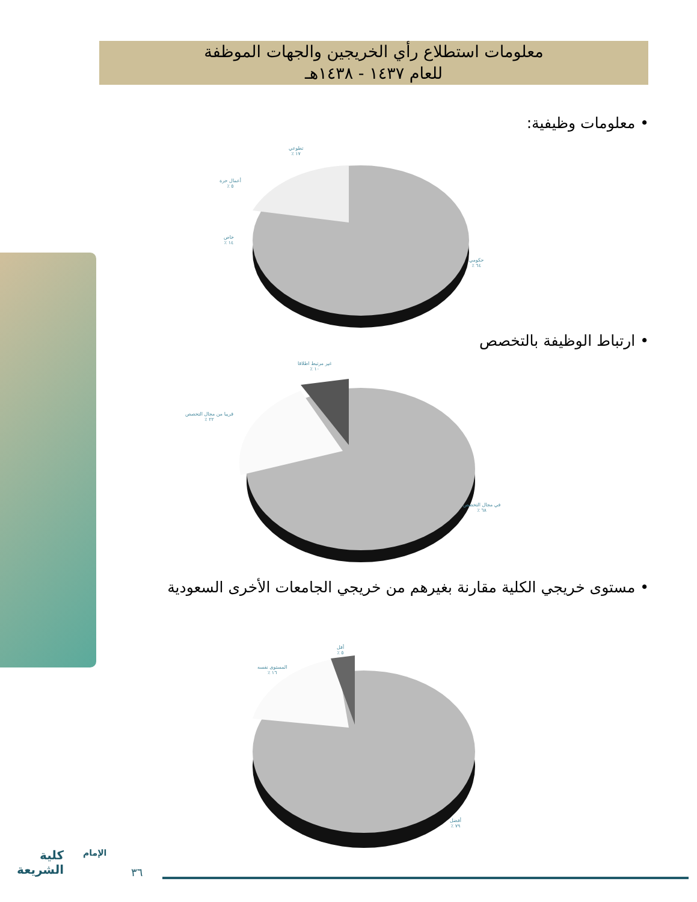معلومات استطلاع رأي الخريجين والجهات الموظفة
للعام ١٤٣٧ - ١٤٣٨هـ
• معلومات وظيفية:
تطوعي
١٧ ٪
أعمال حرة
٥ ٪
خاص
١٤ ٪
حكومي
٦٤ ٪
• ارتباط الوظيفة بالتخصص
غير مرتبط اطلاقا
١٠ ٪
قريبا من مجال التخصص
٢٢ ٪
في مجال التخصص
٦٨ ٪
• مستوى خريجي الكلية مقارنة بغيرهم من خريجي الجامعات الأخرى السعودية
أقل
٥ ٪
المستوى نفسه
١٦ ٪
أفضل
٧٩ ٪
كلية
الشريعة
الإمام
٣٦